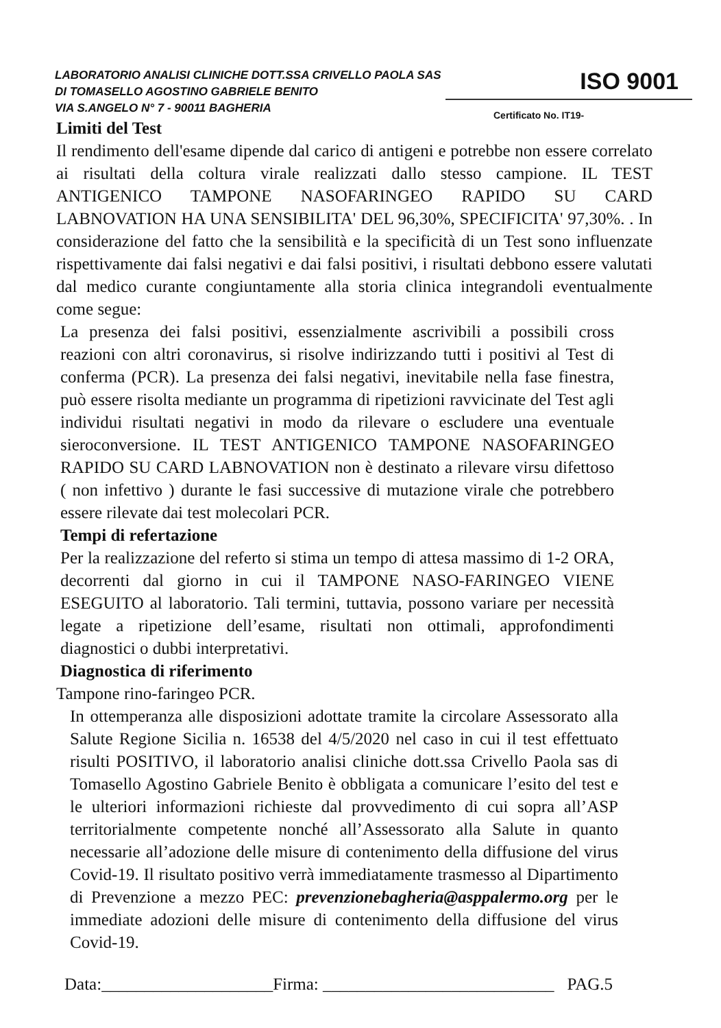LABORATORIO ANALISI CLINICHE DOTT.SSA CRIVELLO PAOLA SAS
DI TOMASELLO AGOSTINO GABRIELE BENITO
VIA S.ANGELO N° 7 - 90011 BAGHERIA
ISO 9001
Certificato No. IT19-
Limiti del Test
Il rendimento dell'esame dipende dal carico di antigeni e potrebbe non essere correlato ai risultati della coltura virale realizzati dallo stesso campione. IL TEST ANTIGENICO TAMPONE NASOFARINGEO RAPIDO SU CARD LABNOVATION HA UNA SENSIBILITA' DEL 96,30%, SPECIFICITA' 97,30%. . In considerazione del fatto che la sensibilità e la specificità di un Test sono influenzate rispettivamente dai falsi negativi e dai falsi positivi, i risultati debbono essere valutati dal medico curante congiuntamente alla storia clinica integrandoli eventualmente come segue:
La presenza dei falsi positivi, essenzialmente ascrivibili a possibili cross reazioni con altri coronavirus, si risolve indirizzando tutti i positivi al Test di conferma (PCR). La presenza dei falsi negativi, inevitabile nella fase finestra, può essere risolta mediante un programma di ripetizioni ravvicinate del Test agli individui risultati negativi in modo da rilevare o escludere una eventuale sieroconversione. IL TEST ANTIGENICO TAMPONE NASOFARINGEO RAPIDO SU CARD LABNOVATION non è destinato a rilevare virsu difettoso ( non infettivo ) durante le fasi successive di mutazione virale che potrebbero essere rilevate dai test molecolari PCR.
Tempi di refertazione
Per la realizzazione del referto si stima un tempo di attesa massimo di 1-2 ORA, decorrenti dal giorno in cui il TAMPONE NASO-FARINGEO VIENE ESEGUITO al laboratorio. Tali termini, tuttavia, possono variare per necessità legate a ripetizione dell’esame, risultati non ottimali, approfondimenti diagnostici o dubbi interpretativi.
Diagnostica di riferimento
Tampone rino-faringeo PCR.
In ottemperanza alle disposizioni adottate tramite la circolare Assessorato alla Salute Regione Sicilia n. 16538 del 4/5/2020 nel caso in cui il test effettuato risulti POSITIVO, il laboratorio analisi cliniche dott.ssa Crivello Paola sas di Tomasello Agostino Gabriele Benito è obbligata a comunicare l’esito del test e le ulteriori informazioni richieste dal provvedimento di cui sopra all’ASP territorialmente competente nonché all’Assessorato alla Salute in quanto necessarie all’adozione delle misure di contenimento della diffusione del virus Covid-19. Il risultato positivo verrà immediatamente trasmesso al Dipartimento di Prevenzione a mezzo PEC: prevenzionebagheria@asppalermo.org per le immediate adozioni delle misure di contenimento della diffusione del virus Covid-19.
Data:____________________Firma: ___________________________ PAG.5